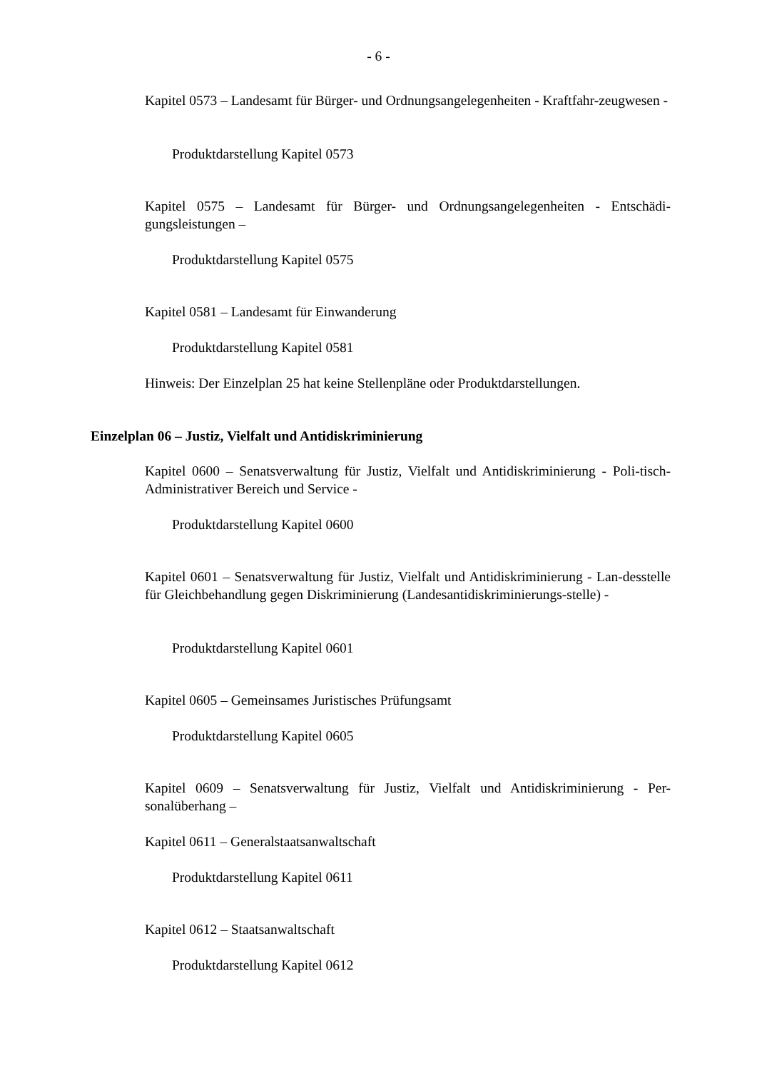- 6 -
Kapitel 0573 – Landesamt für Bürger- und Ordnungsangelegenheiten - Kraftfahr-zeugwesen -
Produktdarstellung Kapitel 0573
Kapitel 0575 – Landesamt für Bürger- und Ordnungsangelegenheiten - Entschädi-gungsleistungen –
Produktdarstellung Kapitel 0575
Kapitel 0581 – Landesamt für Einwanderung
Produktdarstellung Kapitel 0581
Hinweis: Der Einzelplan 25 hat keine Stellenpläne oder Produktdarstellungen.
Einzelplan 06 – Justiz, Vielfalt und Antidiskriminierung
Kapitel 0600 – Senatsverwaltung für Justiz, Vielfalt und Antidiskriminierung - Poli-tisch-Administrativer Bereich und Service -
Produktdarstellung Kapitel 0600
Kapitel 0601 – Senatsverwaltung für Justiz, Vielfalt und Antidiskriminierung - Lan-desstelle für Gleichbehandlung gegen Diskriminierung (Landesantidiskriminierungs-stelle) -
Produktdarstellung Kapitel 0601
Kapitel 0605 – Gemeinsames Juristisches Prüfungsamt
Produktdarstellung Kapitel 0605
Kapitel 0609 – Senatsverwaltung für Justiz, Vielfalt und Antidiskriminierung - Per-sonalüberhang –
Kapitel 0611 – Generalstaatsanwaltschaft
Produktdarstellung Kapitel 0611
Kapitel 0612 – Staatsanwaltschaft
Produktdarstellung Kapitel 0612